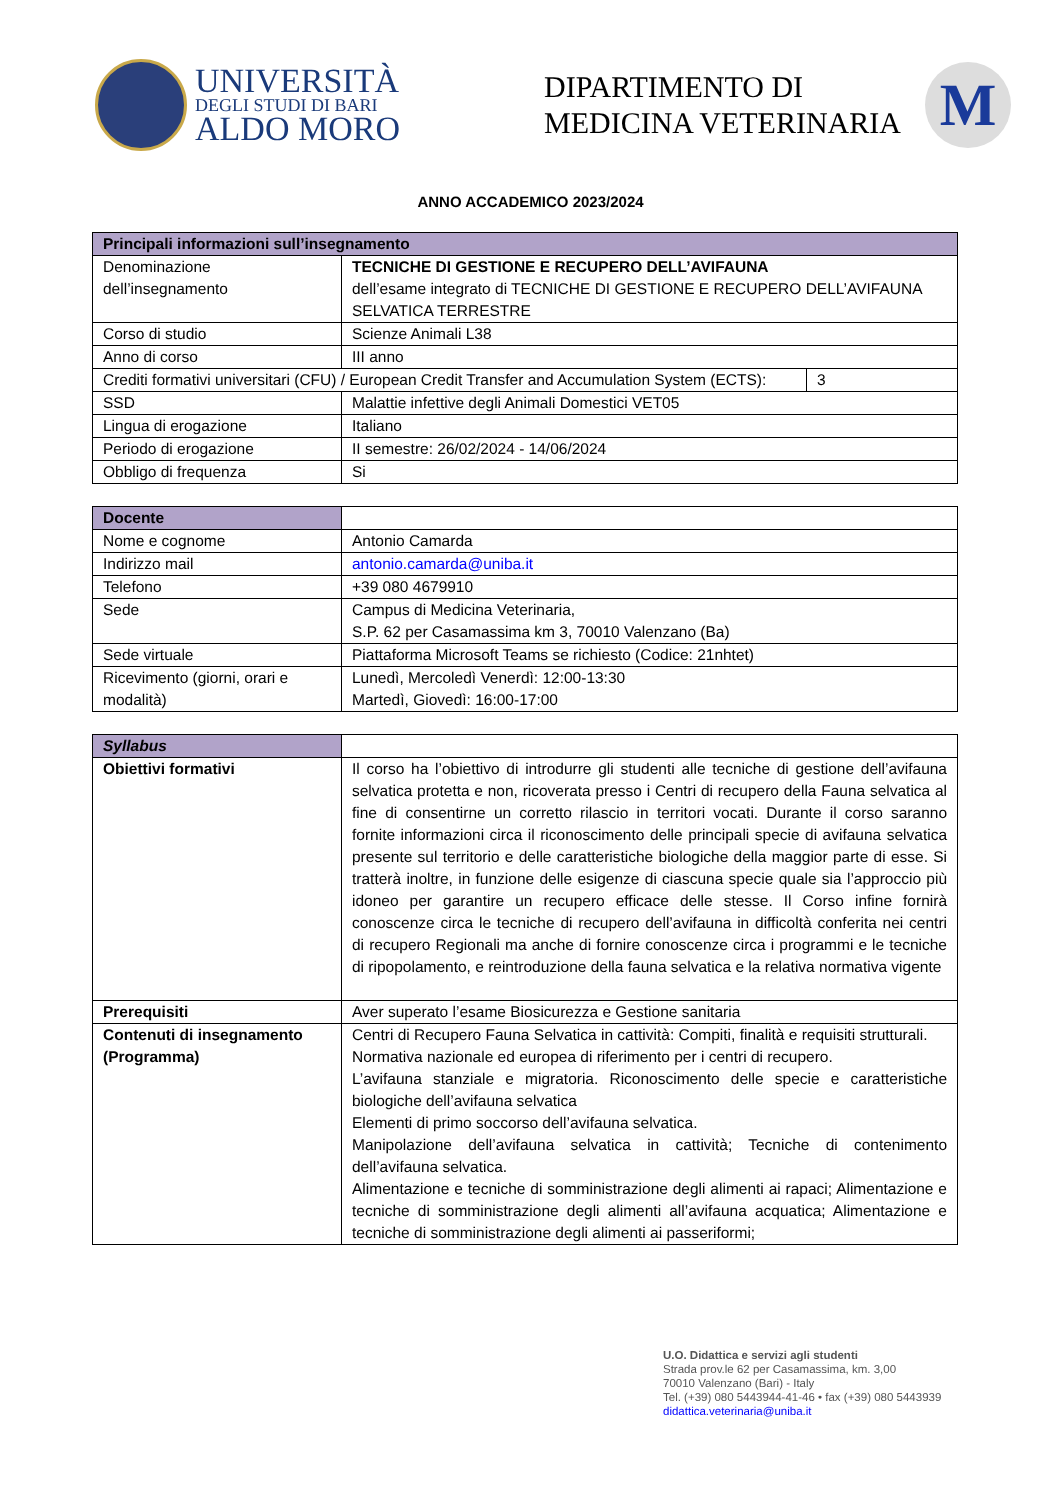UNIVERSITÀ
DEGLI STUDI DI BARI
ALDO MORO
DIPARTIMENTO DI
MEDICINA VETERINARIA
M
ANNO ACCADEMICO 2023/2024
| Principali informazioni sull’insegnamento | | |
| --- | --- | --- |
| Denominazione dell’insegnamento | TECNICHE DI GESTIONE E RECUPERO DELL’AVIFAUNA dell’esame integrato di TECNICHE DI GESTIONE E RECUPERO DELL’AVIFAUNA SELVATICA TERRESTRE | |
| Corso di studio | Scienze Animali L38 | |
| Anno di corso | III anno | |
| Crediti formativi universitari (CFU) / European Credit Transfer and Accumulation System (ECTS): | | 3 |
| SSD | Malattie infettive degli Animali Domestici VET05 | |
| Lingua di erogazione | Italiano | |
| Periodo di erogazione | II semestre: 26/02/2024 - 14/06/2024 | |
| Obbligo di frequenza | Si | |
| Docente | |
| Nome e cognome | Antonio Camarda |
| Indirizzo mail | antonio.camarda@uniba.it |
| Telefono | +39 080 4679910 |
| Sede | Campus di Medicina Veterinaria, S.P. 62 per Casamassima km 3, 70010 Valenzano (Ba) |
| Sede virtuale | Piattaforma Microsoft Teams se richiesto (Codice: 21nhtet) |
| Ricevimento (giorni, orari e modalità) | Lunedì, Mercoledì Venerdì: 12:00-13:30 Martedì, Giovedì: 16:00-17:00 |
| Syllabus | |
| Obiettivi formativi | Il corso ha l’obiettivo di introdurre gli studenti alle tecniche di gestione dell’avifauna selvatica protetta e non, ricoverata presso i Centri di recupero della Fauna selvatica al fine di consentirne un corretto rilascio in territori vocati. Durante il corso saranno fornite informazioni circa il riconoscimento delle principali specie di avifauna selvatica presente sul territorio e delle caratteristiche biologiche della maggior parte di esse. Si tratterà inoltre, in funzione delle esigenze di ciascuna specie quale sia l’approccio più idoneo per garantire un recupero efficace delle stesse. Il Corso infine fornirà conoscenze circa le tecniche di recupero dell’avifauna in difficoltà conferita nei centri di recupero Regionali ma anche di fornire conoscenze circa i programmi e le tecniche di ripopolamento, e reintroduzione della fauna selvatica e la relativa normativa vigente |
| Prerequisiti | Aver superato l’esame Biosicurezza e Gestione sanitaria |
| Contenuti di insegnamento (Programma) | Centri di Recupero Fauna Selvatica in cattività: Compiti, finalità e requisiti strutturali. Normativa nazionale ed europea di riferimento per i centri di recupero. L’avifauna stanziale e migratoria. Riconoscimento delle specie e caratteristiche biologiche dell’avifauna selvatica Elementi di primo soccorso dell’avifauna selvatica. Manipolazione dell’avifauna selvatica in cattività; Tecniche di contenimento dell’avifauna selvatica. Alimentazione e tecniche di somministrazione degli alimenti ai rapaci; Alimentazione e tecniche di somministrazione degli alimenti all’avifauna acquatica; Alimentazione e tecniche di somministrazione degli alimenti ai passeriformi; |
U.O. Didattica e servizi agli studenti
Strada prov.le 62 per Casamassima, km. 3,00
70010 Valenzano (Bari) - Italy
Tel. (+39) 080 5443944-41-46 • fax (+39) 080 5443939
didattica.veterinaria@uniba.it